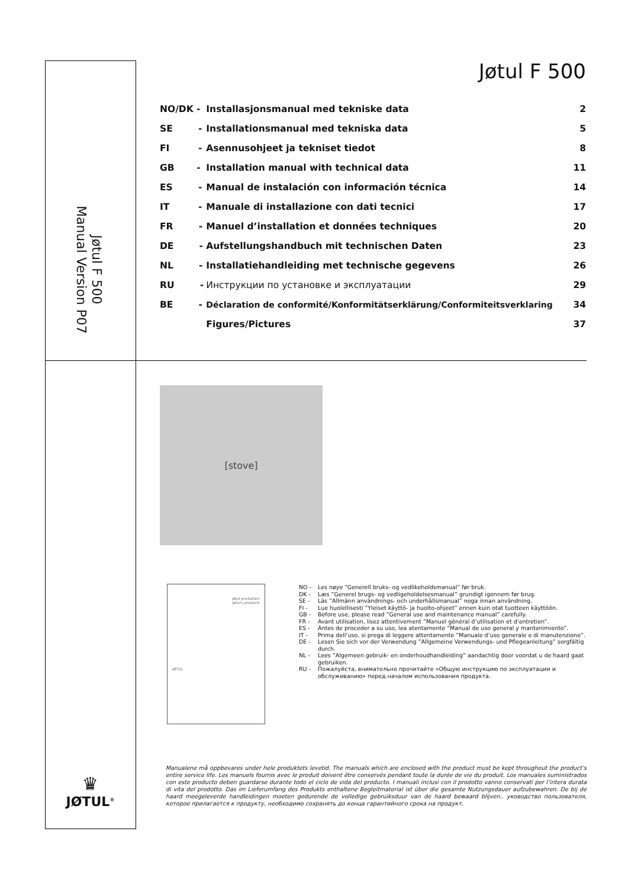Jøtul F 500
Manual Version P07
Jøtul F 500
| NO/DK - | Installasjonsmanual med tekniske data | 2 |
| SE - | Installationsmanual med tekniska data | 5 |
| FI - | Asennusohjeet ja tekniset tiedot | 8 |
| GB - | Installation manual with technical data | 11 |
| ES - | Manual de instalación con información técnica | 14 |
| IT - | Manuale di installazione con dati tecnici | 17 |
| FR - | Manuel d’installation et données techniques | 20 |
| DE - | Aufstellungshandbuch mit technischen Daten | 23 |
| NL - | Installatiehandleiding met technische gegevens | 26 |
| RU - | Инструкции по установке и эксплуатации | 29 |
| BE - | Déclaration de conformité/Konformitätserklärung/Conformiteitsverklaring | 34 |
| | Figures/Pictures | 37 |
[stove]
Jøtul produkter/
Jøtul's products
JØTUL
NO - Les nøye “Generell bruks- og vedlikeholdsmanual” før bruk.
DK - Læs ”Generel brugs- og vedligeholdelsesmanual” grundigt igennem før brug.
SE - Läs ”Allmänn användnings- och underhållsmanual” noga innan användning.
FI - Lue huolellisesti “Yleiset käyttö- ja huolto-ohjeet” ennen kuin otat tuotteen käyttöön.
GB - Before use, please read ”General use and maintenance manual” carefully.
FR - Avant utilisation, lisez attentivement ”Manuel général d’utilisation et d’entretien”.
ES - Antes de proceder a su uso, lea atentamente ”Manual de uso general y mantenimiento”.
IT - Prima dell’uso, si prega di leggere attentamente ”Manuale d’uso generale e di manutenzione”.
DE - Lesen Sie sich vor der Verwendung ”Allgemeine Verwendungs- und Pflegeanleitung” sorgfältig durch.
NL - Lees ”Algemeen gebruik- en onderhoudhandleiding” aandachtig door voordat u de haard gaat gebruiken.
RU - Пожалуйста, внимательно прочитайте «Общую инструкцию по эксплуатации и обслуживанию» перед началом использования продукта.
Manualene må oppbevares under hele produktets levetid. The manuals which are enclosed with the product must be kept throughout the product’s entire service life. Les manuels fournis avec le produit doivent être conservés pendant toute la durée de vie du produit. Los manuales suministrados con este producto deben guardarse durante todo el ciclo de vida del producto. I manuali inclusi con il prodotto vanno conservati per l’intera durata di vita del prodotto. Das im Lieferumfang des Produkts enthaltene Begleitmaterial ist über die gesamte Nutzungsdauer aufzubewahren. De bij de haard meegeleverde handleidingen moeten gedurende de volledige gebruiksduur van de haard bewaard blijven.. уководство пользователя, которое прилагается к продукту, необходимо сохранять до конца гарантийного срока на продукт.
♛
JØTUL<sup>®</sup>